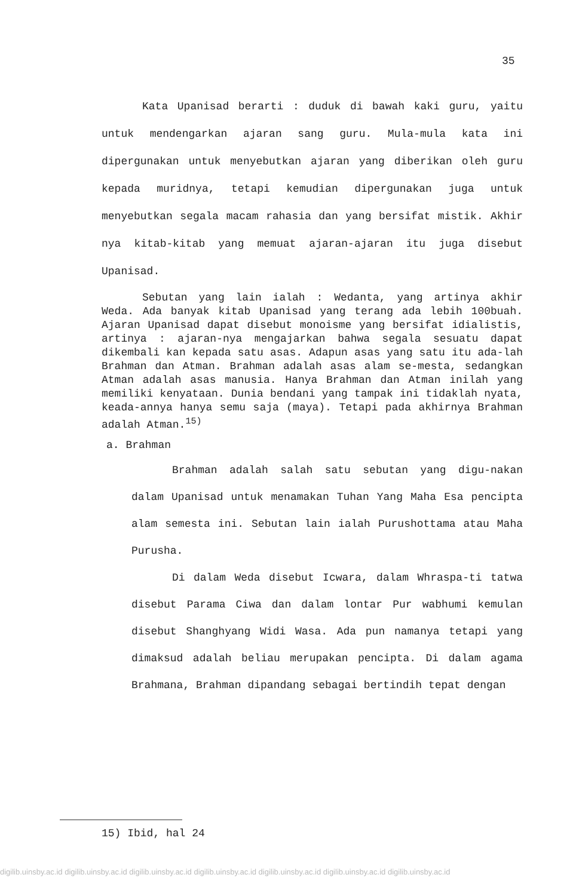35
Kata Upanisad berarti : duduk di bawah kaki guru, yaitu untuk mendengarkan ajaran sang guru. Mula-mula kata ini dipergunakan untuk menyebutkan ajaran yang diberikan oleh guru kepada muridnya, tetapi kemudian dipergunakan juga untuk menyebutkan segala macam rahasia dan yang bersifat mistik. Akhir nya kitab-kitab yang memuat ajaran-ajaran itu juga disebut Upanisad.
Sebutan yang lain ialah : Wedanta, yang artinya akhir Weda. Ada banyak kitab Upanisad yang terang ada lebih 100buah. Ajaran Upanisad dapat disebut monoisme yang bersifat idialistis, artinya : ajaran-nya mengajarkan bahwa segala sesuatu dapat dikembali kan kepada satu asas. Adapun asas yang satu itu ada-lah Brahman dan Atman. Brahman adalah asas alam se-mesta, sedangkan Atman adalah asas manusia. Hanya Brahman dan Atman inilah yang memiliki kenyataan. Dunia bendani yang tampak ini tidaklah nyata, keada-annya hanya semu saja (maya). Tetapi pada akhirnya Brahman adalah Atman.<sup>15)</sup>
a. Brahman
Brahman adalah salah satu sebutan yang digu-nakan dalam Upanisad untuk menamakan Tuhan Yang Maha Esa pencipta alam semesta ini. Sebutan lain ialah Purushottama atau Maha Purusha.
Di dalam Weda disebut Icwara, dalam Whraspa-ti tatwa disebut Parama Ciwa dan dalam lontar Pur wabhumi kemulan disebut Shanghyang Widi Wasa. Ada pun namanya tetapi yang dimaksud adalah beliau merupakan pencipta. Di dalam agama Brahmana, Brahman dipandang sebagai bertindih tepat dengan
15) Ibid, hal 24
digilib.uinsby.ac.id digilib.uinsby.ac.id digilib.uinsby.ac.id digilib.uinsby.ac.id digilib.uinsby.ac.id digilib.uinsby.ac.id digilib.uinsby.ac.id